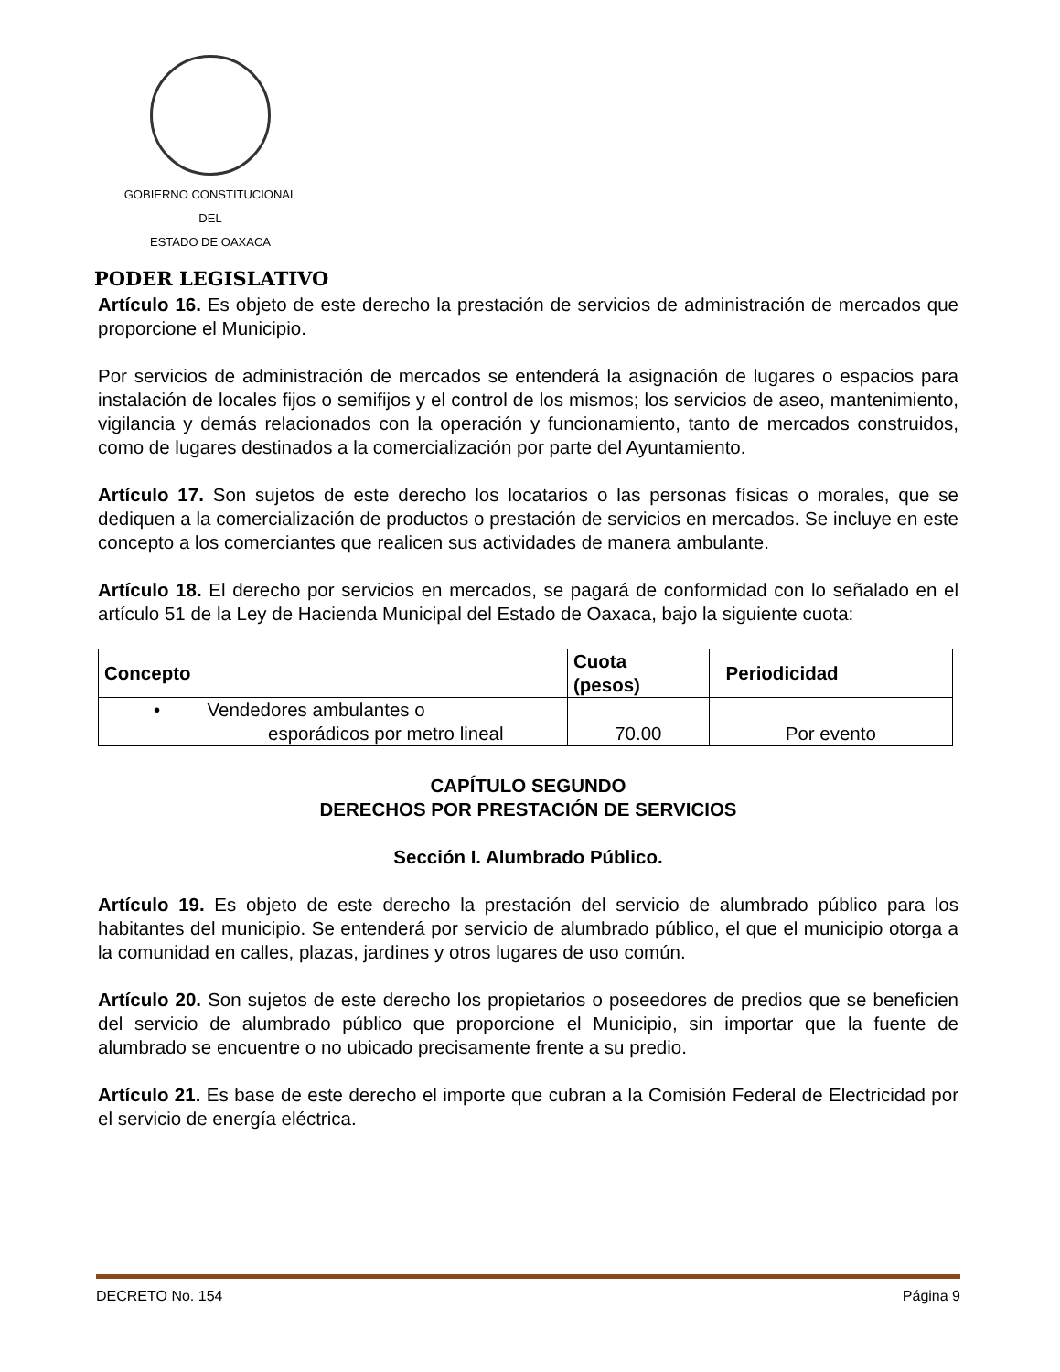GOBIERNO CONSTITUCIONAL
DEL
ESTADO DE OAXACA
PODER LEGISLATIVO
Artículo 16. Es objeto de este derecho la prestación de servicios de administración de mercados que proporcione el Municipio.
Por servicios de administración de mercados se entenderá la asignación de lugares o espacios para instalación de locales fijos o semifijos y el control de los mismos; los servicios de aseo, mantenimiento, vigilancia y demás relacionados con la operación y funcionamiento, tanto de mercados construidos, como de lugares destinados a la comercialización por parte del Ayuntamiento.
Artículo 17. Son sujetos de este derecho los locatarios o las personas físicas o morales, que se dediquen a la comercialización de productos o prestación de servicios en mercados. Se incluye en este concepto a los comerciantes que realicen sus actividades de manera ambulante.
Artículo 18. El derecho por servicios en mercados, se pagará de conformidad con lo señalado en el artículo 51 de la Ley de Hacienda Municipal del Estado de Oaxaca, bajo la siguiente cuota:
| Concepto | Cuota (pesos) | Periodicidad |
| --- | --- | --- |
| • Vendedores ambulantes o esporádicos por metro lineal | 70.00 | Por evento |
CAPÍTULO SEGUNDO
DERECHOS POR PRESTACIÓN DE SERVICIOS
Sección I. Alumbrado Público.
Artículo 19. Es objeto de este derecho la prestación del servicio de alumbrado público para los habitantes del municipio. Se entenderá por servicio de alumbrado público, el que el municipio otorga a la comunidad en calles, plazas, jardines y otros lugares de uso común.
Artículo 20. Son sujetos de este derecho los propietarios o poseedores de predios que se beneficien del servicio de alumbrado público que proporcione el Municipio, sin importar que la fuente de alumbrado se encuentre o no ubicado precisamente frente a su predio.
Artículo 21. Es base de este derecho el importe que cubran a la Comisión Federal de Electricidad por el servicio de energía eléctrica.
DECRETO No. 154 Página 9